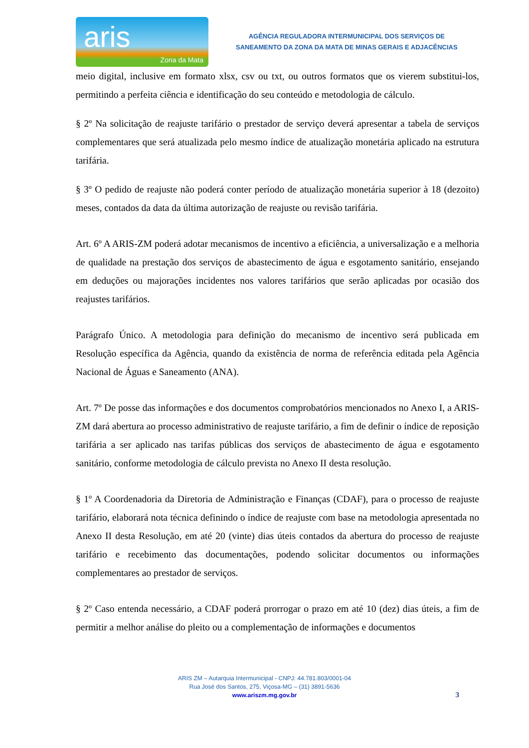aris
Zona da Mata
AGÊNCIA REGULADORA INTERMUNICIPAL DOS SERVIÇOS DE
SANEAMENTO DA ZONA DA MATA DE MINAS GERAIS E ADJACÊNCIAS
meio digital, inclusive em formato xlsx, csv ou txt, ou outros formatos que os vierem substitui-los, permitindo a perfeita ciência e identificação do seu conteúdo e metodologia de cálculo.
§ 2º Na solicitação de reajuste tarifário o prestador de serviço deverá apresentar a tabela de serviços complementares que será atualizada pelo mesmo índice de atualização monetária aplicado na estrutura tarifária.
§ 3º O pedido de reajuste não poderá conter período de atualização monetária superior à 18 (dezoito) meses, contados da data da última autorização de reajuste ou revisão tarifária.
Art. 6º A ARIS-ZM poderá adotar mecanismos de incentivo a eficiência, a universalização e a melhoria de qualidade na prestação dos serviços de abastecimento de água e esgotamento sanitário, ensejando em deduções ou majorações incidentes nos valores tarifários que serão aplicadas por ocasião dos reajustes tarifários.
Parágrafo Único. A metodologia para definição do mecanismo de incentivo será publicada em Resolução específica da Agência, quando da existência de norma de referência editada pela Agência Nacional de Águas e Saneamento (ANA).
Art. 7º De posse das informações e dos documentos comprobatórios mencionados no Anexo I, a ARIS-ZM dará abertura ao processo administrativo de reajuste tarifário, a fim de definir o índice de reposição tarifária a ser aplicado nas tarifas públicas dos serviços de abastecimento de água e esgotamento sanitário, conforme metodologia de cálculo prevista no Anexo II desta resolução.
§ 1º A Coordenadoria da Diretoria de Administração e Finanças (CDAF), para o processo de reajuste tarifário, elaborará nota técnica definindo o índice de reajuste com base na metodologia apresentada no Anexo II desta Resolução, em até 20 (vinte) dias úteis contados da abertura do processo de reajuste tarifário e recebimento das documentações, podendo solicitar documentos ou informações complementares ao prestador de serviços.
§ 2º Caso entenda necessário, a CDAF poderá prorrogar o prazo em até 10 (dez) dias úteis, a fim de permitir a melhor análise do pleito ou a complementação de informações e documentos
ARIS ZM – Autarquia Intermunicipal - CNPJ: 44.781.803/0001-04
Rua José dos Santos, 275, Viçosa-MG – (31) 3891-5636
www.ariszm.mg.gov.br
3